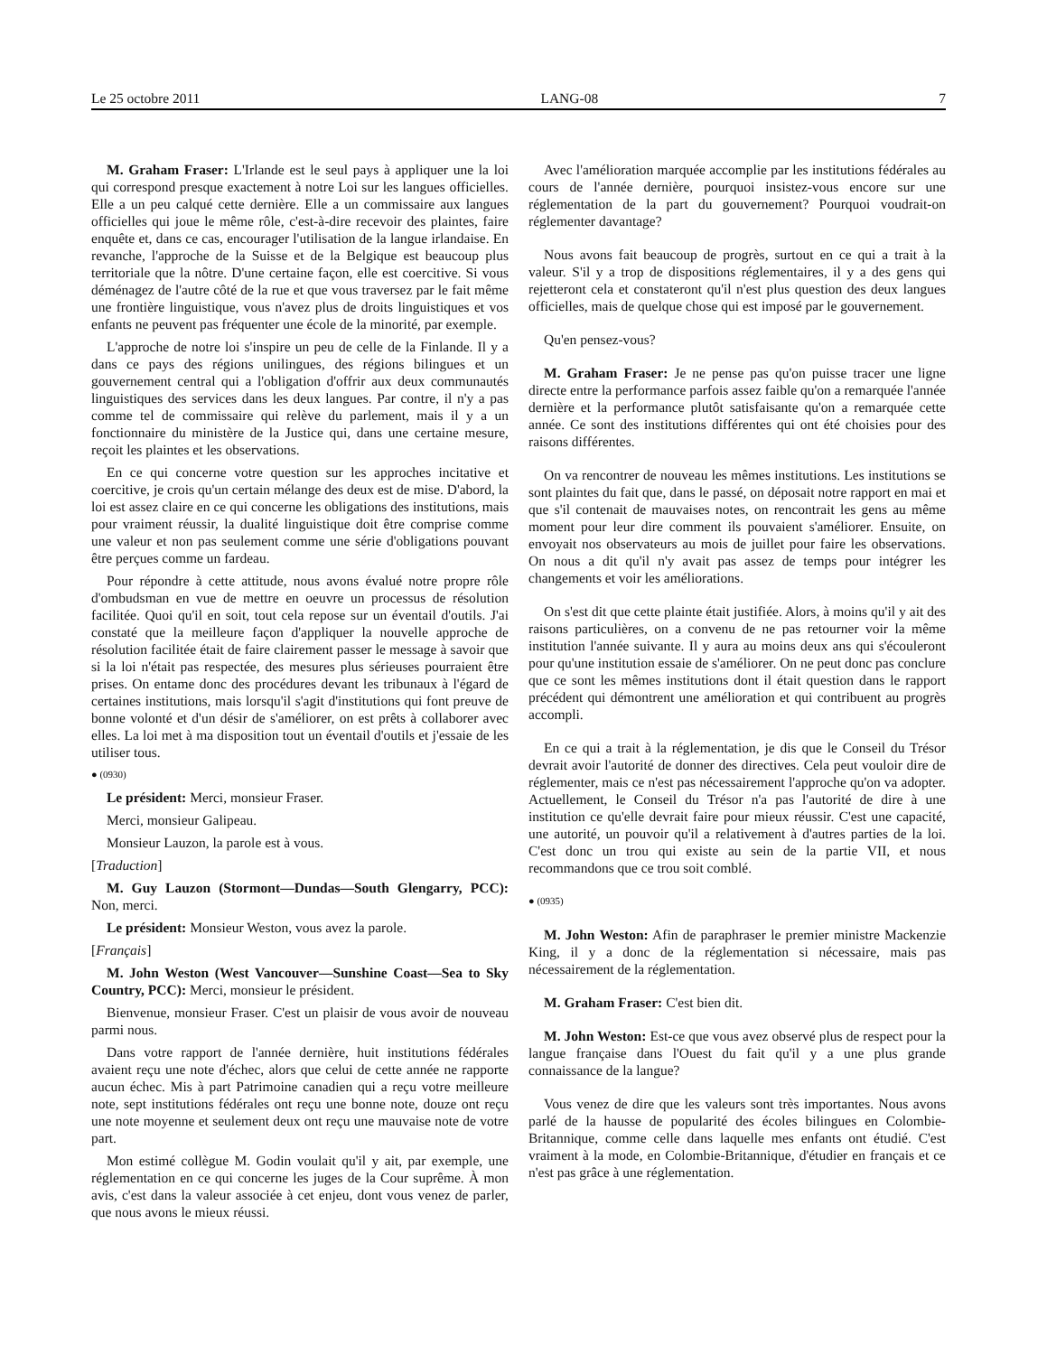Le 25 octobre 2011 LANG-08 7
M. Graham Fraser: L'Irlande est le seul pays à appliquer une la loi qui correspond presque exactement à notre Loi sur les langues officielles. Elle a un peu calqué cette dernière. Elle a un commissaire aux langues officielles qui joue le même rôle, c'est-à-dire recevoir des plaintes, faire enquête et, dans ce cas, encourager l'utilisation de la langue irlandaise. En revanche, l'approche de la Suisse et de la Belgique est beaucoup plus territoriale que la nôtre. D'une certaine façon, elle est coercitive. Si vous déménagez de l'autre côté de la rue et que vous traversez par le fait même une frontière linguistique, vous n'avez plus de droits linguistiques et vos enfants ne peuvent pas fréquenter une école de la minorité, par exemple.
L'approche de notre loi s'inspire un peu de celle de la Finlande. Il y a dans ce pays des régions unilingues, des régions bilingues et un gouvernement central qui a l'obligation d'offrir aux deux communautés linguistiques des services dans les deux langues. Par contre, il n'y a pas comme tel de commissaire qui relève du parlement, mais il y a un fonctionnaire du ministère de la Justice qui, dans une certaine mesure, reçoit les plaintes et les observations.
En ce qui concerne votre question sur les approches incitative et coercitive, je crois qu'un certain mélange des deux est de mise. D'abord, la loi est assez claire en ce qui concerne les obligations des institutions, mais pour vraiment réussir, la dualité linguistique doit être comprise comme une valeur et non pas seulement comme une série d'obligations pouvant être perçues comme un fardeau.
Pour répondre à cette attitude, nous avons évalué notre propre rôle d'ombudsman en vue de mettre en oeuvre un processus de résolution facilitée. Quoi qu'il en soit, tout cela repose sur un éventail d'outils. J'ai constaté que la meilleure façon d'appliquer la nouvelle approche de résolution facilitée était de faire clairement passer le message à savoir que si la loi n'était pas respectée, des mesures plus sérieuses pourraient être prises. On entame donc des procédures devant les tribunaux à l'égard de certaines institutions, mais lorsqu'il s'agit d'institutions qui font preuve de bonne volonté et d'un désir de s'améliorer, on est prêts à collaborer avec elles. La loi met à ma disposition tout un éventail d'outils et j'essaie de les utiliser tous.
● (0930)
Le président: Merci, monsieur Fraser.
Merci, monsieur Galipeau.
Monsieur Lauzon, la parole est à vous.
[Traduction]
M. Guy Lauzon (Stormont—Dundas—South Glengarry, PCC): Non, merci.
Le président: Monsieur Weston, vous avez la parole.
[Français]
M. John Weston (West Vancouver—Sunshine Coast—Sea to Sky Country, PCC): Merci, monsieur le président.
Bienvenue, monsieur Fraser. C'est un plaisir de vous avoir de nouveau parmi nous.
Dans votre rapport de l'année dernière, huit institutions fédérales avaient reçu une note d'échec, alors que celui de cette année ne rapporte aucun échec. Mis à part Patrimoine canadien qui a reçu votre meilleure note, sept institutions fédérales ont reçu une bonne note, douze ont reçu une note moyenne et seulement deux ont reçu une mauvaise note de votre part.
Mon estimé collègue M. Godin voulait qu'il y ait, par exemple, une réglementation en ce qui concerne les juges de la Cour suprême. À mon avis, c'est dans la valeur associée à cet enjeu, dont vous venez de parler, que nous avons le mieux réussi.
Avec l'amélioration marquée accomplie par les institutions fédérales au cours de l'année dernière, pourquoi insistez-vous encore sur une réglementation de la part du gouvernement? Pourquoi voudrait-on réglementer davantage?
Nous avons fait beaucoup de progrès, surtout en ce qui a trait à la valeur. S'il y a trop de dispositions réglementaires, il y a des gens qui rejetteront cela et constateront qu'il n'est plus question des deux langues officielles, mais de quelque chose qui est imposé par le gouvernement.
Qu'en pensez-vous?
M. Graham Fraser: Je ne pense pas qu'on puisse tracer une ligne directe entre la performance parfois assez faible qu'on a remarquée l'année dernière et la performance plutôt satisfaisante qu'on a remarquée cette année. Ce sont des institutions différentes qui ont été choisies pour des raisons différentes.
On va rencontrer de nouveau les mêmes institutions. Les institutions se sont plaintes du fait que, dans le passé, on déposait notre rapport en mai et que s'il contenait de mauvaises notes, on rencontrait les gens au même moment pour leur dire comment ils pouvaient s'améliorer. Ensuite, on envoyait nos observateurs au mois de juillet pour faire les observations. On nous a dit qu'il n'y avait pas assez de temps pour intégrer les changements et voir les améliorations.
On s'est dit que cette plainte était justifiée. Alors, à moins qu'il y ait des raisons particulières, on a convenu de ne pas retourner voir la même institution l'année suivante. Il y aura au moins deux ans qui s'écouleront pour qu'une institution essaie de s'améliorer. On ne peut donc pas conclure que ce sont les mêmes institutions dont il était question dans le rapport précédent qui démontrent une amélioration et qui contribuent au progrès accompli.
En ce qui a trait à la réglementation, je dis que le Conseil du Trésor devrait avoir l'autorité de donner des directives. Cela peut vouloir dire de réglementer, mais ce n'est pas nécessairement l'approche qu'on va adopter. Actuellement, le Conseil du Trésor n'a pas l'autorité de dire à une institution ce qu'elle devrait faire pour mieux réussir. C'est une capacité, une autorité, un pouvoir qu'il a relativement à d'autres parties de la loi. C'est donc un trou qui existe au sein de la partie VII, et nous recommandons que ce trou soit comblé.
● (0935)
M. John Weston: Afin de paraphraser le premier ministre Mackenzie King, il y a donc de la réglementation si nécessaire, mais pas nécessairement de la réglementation.
M. Graham Fraser: C'est bien dit.
M. John Weston: Est-ce que vous avez observé plus de respect pour la langue française dans l'Ouest du fait qu'il y a une plus grande connaissance de la langue?
Vous venez de dire que les valeurs sont très importantes. Nous avons parlé de la hausse de popularité des écoles bilingues en Colombie-Britannique, comme celle dans laquelle mes enfants ont étudié. C'est vraiment à la mode, en Colombie-Britannique, d'étudier en français et ce n'est pas grâce à une réglementation.